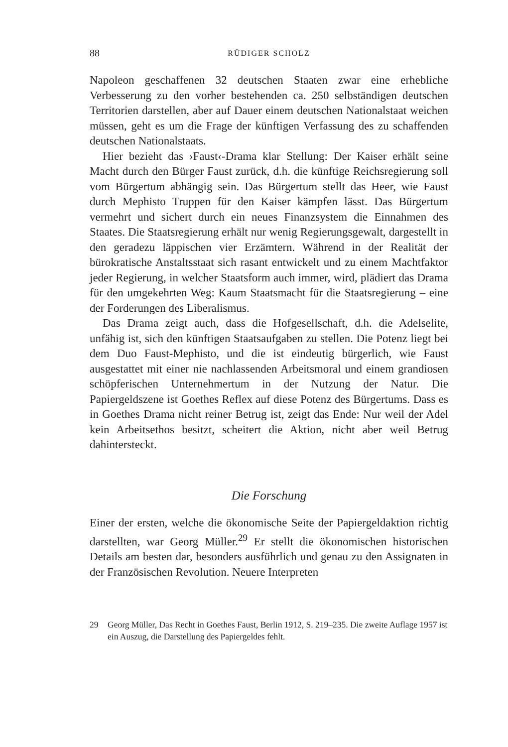88 RÜDIGER SCHOLZ
Napoleon geschaffenen 32 deutschen Staaten zwar eine erhebliche Verbesserung zu den vorher bestehenden ca. 250 selbständigen deutschen Territorien darstellen, aber auf Dauer einem deutschen Nationalstaat weichen müssen, geht es um die Frage der künftigen Verfassung des zu schaffenden deutschen Nationalstaats.
Hier bezieht das ›Faust‹-Drama klar Stellung: Der Kaiser erhält seine Macht durch den Bürger Faust zurück, d.h. die künftige Reichsregierung soll vom Bürgertum abhängig sein. Das Bürgertum stellt das Heer, wie Faust durch Mephisto Truppen für den Kaiser kämpfen lässt. Das Bürgertum vermehrt und sichert durch ein neues Finanzsystem die Einnahmen des Staates. Die Staatsregierung erhält nur wenig Regierungsgewalt, dargestellt in den geradezu läppischen vier Erzämtern. Während in der Realität der bürokratische Anstaltsstaat sich rasant entwickelt und zu einem Machtfaktor jeder Regierung, in welcher Staatsform auch immer, wird, plädiert das Drama für den umgekehrten Weg: Kaum Staatsmacht für die Staatsregierung – eine der Forderungen des Liberalismus.
Das Drama zeigt auch, dass die Hofgesellschaft, d.h. die Adelselite, unfähig ist, sich den künftigen Staatsaufgaben zu stellen. Die Potenz liegt bei dem Duo Faust-Mephisto, und die ist eindeutig bürgerlich, wie Faust ausgestattet mit einer nie nachlassenden Arbeitsmoral und einem grandiosen schöpferischen Unternehmertum in der Nutzung der Natur. Die Papiergeldszene ist Goethes Reflex auf diese Potenz des Bürgertums. Dass es in Goethes Drama nicht reiner Betrug ist, zeigt das Ende: Nur weil der Adel kein Arbeitsethos besitzt, scheitert die Aktion, nicht aber weil Betrug dahintersteckt.
Die Forschung
Einer der ersten, welche die ökonomische Seite der Papiergeldaktion richtig darstellten, war Georg Müller.<sup>29</sup> Er stellt die ökonomischen historischen Details am besten dar, besonders ausführlich und genau zu den Assignaten in der Französischen Revolution. Neuere Interpreten
29 Georg Müller, Das Recht in Goethes Faust, Berlin 1912, S. 219–235. Die zweite Auflage 1957 ist ein Auszug, die Darstellung des Papiergeldes fehlt.